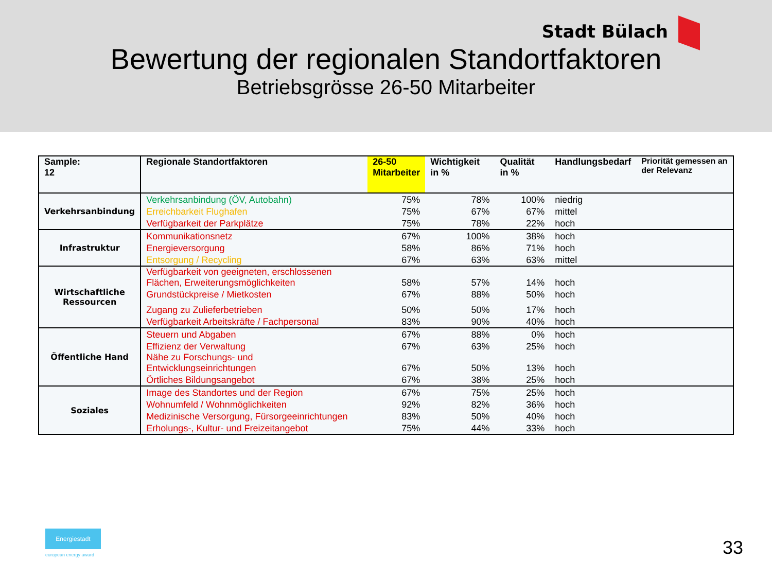Stadt Bülach
Bewertung der regionalen Standortfaktoren
Betriebsgrösse 26-50 Mitarbeiter
| Sample: 12 | Regionale Standortfaktoren | 26-50 Mitarbeiter | Wichtigkeit in % | Qualität in % | Handlungsbedarf | Priorität gemessen an der Relevanz |
| --- | --- | --- | --- | --- | --- | --- |
| Verkehrsanbindung | Verkehrsanbindung (ÖV, Autobahn) | 75% | 78% | 100% | niedrig | |
| | Erreichbarkeit Flughafen | 75% | 67% | 67% | mittel | |
| | Verfügbarkeit der Parkplätze | 75% | 78% | 22% | hoch | |
| Infrastruktur | Kommunikationsnetz | 67% | 100% | 38% | hoch | |
| | Energieversorgung | 58% | 86% | 71% | hoch | |
| | Entsorgung / Recycling | 67% | 63% | 63% | mittel | |
| Wirtschaftliche Ressourcen | Verfügbarkeit von geeigneten, erschlossenen Flächen, Erweiterungsmöglichkeiten | 58% | 57% | 14% | hoch | |
| | Grundstückpreise / Mietkosten | 67% | 88% | 50% | hoch | |
| | Zugang zu Zulieferbetrieben | 50% | 50% | 17% | hoch | |
| | Verfügbarkeit Arbeitskräfte / Fachpersonal | 83% | 90% | 40% | hoch | |
| Öffentliche Hand | Steuern und Abgaben | 67% | 88% | 0% | hoch | |
| | Effizienz der Verwaltung | 67% | 63% | 25% | hoch | |
| | Nähe zu Forschungs- und Entwicklungseinrichtungen | 67% | 50% | 13% | hoch | |
| | Örtliches Bildungsangebot | 67% | 38% | 25% | hoch | |
| Soziales | Image des Standortes und der Region | 67% | 75% | 25% | hoch | |
| | Wohnumfeld / Wohnmöglichkeiten | 92% | 82% | 36% | hoch | |
| | Medizinische Versorgung, Fürsorgeeinrichtungen | 83% | 50% | 40% | hoch | |
| | Erholungs-, Kultur- und Freizeitangebot | 75% | 44% | 33% | hoch | |
Energiestadt
european energy award 33